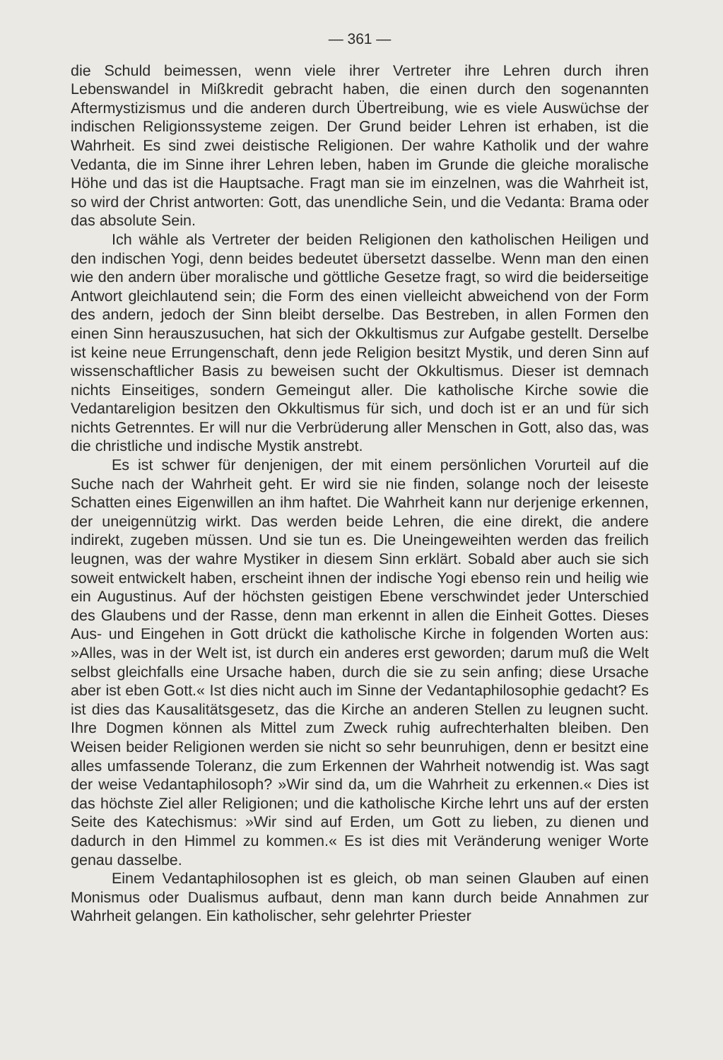— 361 —
die Schuld beimessen, wenn viele ihrer Vertreter ihre Lehren durch ihren Lebenswandel in Mißkredit gebracht haben, die einen durch den sogenannten Aftermystizismus und die anderen durch Übertreibung, wie es viele Auswüchse der indischen Religionssysteme zeigen. Der Grund beider Lehren ist erhaben, ist die Wahrheit. Es sind zwei deistische Religionen. Der wahre Katholik und der wahre Vedanta, die im Sinne ihrer Lehren leben, haben im Grunde die gleiche moralische Höhe und das ist die Hauptsache. Fragt man sie im einzelnen, was die Wahrheit ist, so wird der Christ antworten: Gott, das unendliche Sein, und die Vedanta: Brama oder das absolute Sein.
Ich wähle als Vertreter der beiden Religionen den katholischen Heiligen und den indischen Yogi, denn beides bedeutet übersetzt dasselbe. Wenn man den einen wie den andern über moralische und göttliche Gesetze fragt, so wird die beiderseitige Antwort gleichlautend sein; die Form des einen vielleicht abweichend von der Form des andern, jedoch der Sinn bleibt derselbe. Das Bestreben, in allen Formen den einen Sinn herauszusuchen, hat sich der Okkultismus zur Aufgabe gestellt. Derselbe ist keine neue Errungenschaft, denn jede Religion besitzt Mystik, und deren Sinn auf wissenschaftlicher Basis zu beweisen sucht der Okkultismus. Dieser ist demnach nichts Einseitiges, sondern Gemeingut aller. Die katholische Kirche sowie die Vedantareligion besitzen den Okkultismus für sich, und doch ist er an und für sich nichts Getrenntes. Er will nur die Verbrüderung aller Menschen in Gott, also das, was die christliche und indische Mystik anstrebt.
Es ist schwer für denjenigen, der mit einem persönlichen Vorurteil auf die Suche nach der Wahrheit geht. Er wird sie nie finden, solange noch der leiseste Schatten eines Eigenwillen an ihm haftet. Die Wahrheit kann nur derjenige erkennen, der uneigennützig wirkt. Das werden beide Lehren, die eine direkt, die andere indirekt, zugeben müssen. Und sie tun es. Die Uneingeweihten werden das freilich leugnen, was der wahre Mystiker in diesem Sinn erklärt. Sobald aber auch sie sich soweit entwickelt haben, erscheint ihnen der indische Yogi ebenso rein und heilig wie ein Augustinus. Auf der höchsten geistigen Ebene verschwindet jeder Unterschied des Glaubens und der Rasse, denn man erkennt in allen die Einheit Gottes. Dieses Aus- und Eingehen in Gott drückt die katholische Kirche in folgenden Worten aus: »Alles, was in der Welt ist, ist durch ein anderes erst geworden; darum muß die Welt selbst gleichfalls eine Ursache haben, durch die sie zu sein anfing; diese Ursache aber ist eben Gott.« Ist dies nicht auch im Sinne der Vedantaphilosophie gedacht? Es ist dies das Kausalitätsgesetz, das die Kirche an anderen Stellen zu leugnen sucht. Ihre Dogmen können als Mittel zum Zweck ruhig aufrechterhalten bleiben. Den Weisen beider Religionen werden sie nicht so sehr beunruhigen, denn er besitzt eine alles umfassende Toleranz, die zum Erkennen der Wahrheit notwendig ist. Was sagt der weise Vedantaphilosoph? »Wir sind da, um die Wahrheit zu erkennen.« Dies ist das höchste Ziel aller Religionen; und die katholische Kirche lehrt uns auf der ersten Seite des Katechismus: »Wir sind auf Erden, um Gott zu lieben, zu dienen und dadurch in den Himmel zu kommen.« Es ist dies mit Veränderung weniger Worte genau dasselbe.
Einem Vedantaphilosophen ist es gleich, ob man seinen Glauben auf einen Monismus oder Dualismus aufbaut, denn man kann durch beide Annahmen zur Wahrheit gelangen. Ein katholischer, sehr gelehrter Priester